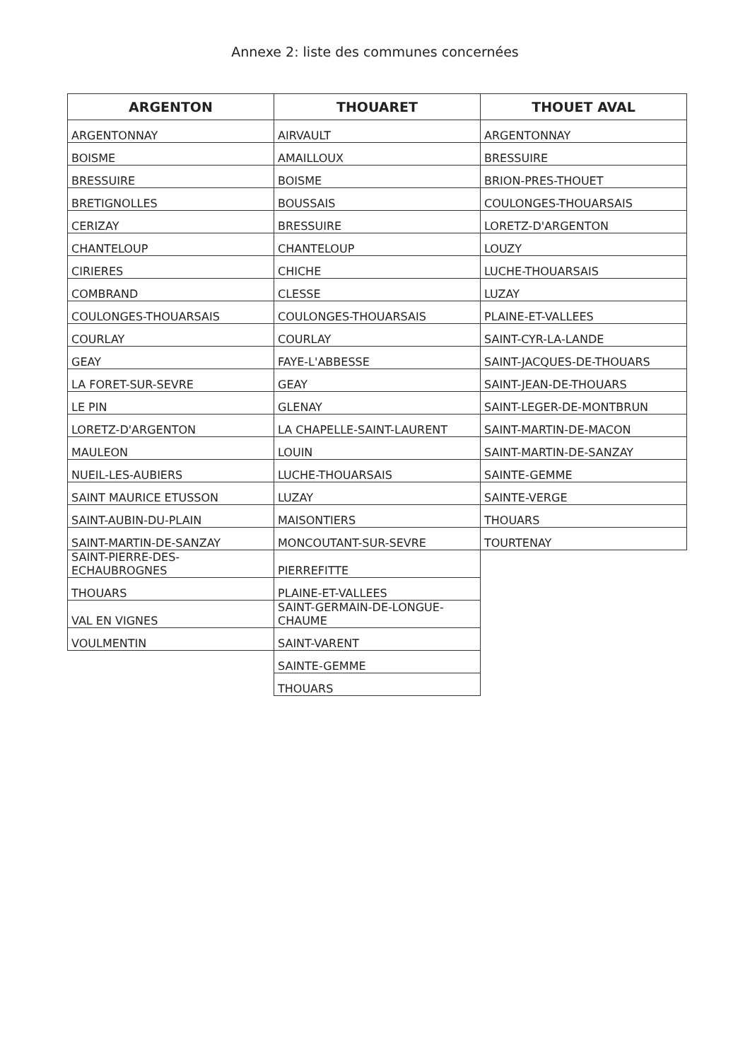Annexe 2: liste des communes concernées
| ARGENTON | THOUARET | THOUET AVAL |
| --- | --- | --- |
| ARGENTONNAY | AIRVAULT | ARGENTONNAY |
| BOISME | AMAILLOUX | BRESSUIRE |
| BRESSUIRE | BOISME | BRION-PRES-THOUET |
| BRETIGNOLLES | BOUSSAIS | COULONGES-THOUARSAIS |
| CERIZAY | BRESSUIRE | LORETZ-D'ARGENTON |
| CHANTELOUP | CHANTELOUP | LOUZY |
| CIRIERES | CHICHE | LUCHE-THOUARSAIS |
| COMBRAND | CLESSE | LUZAY |
| COULONGES-THOUARSAIS | COULONGES-THOUARSAIS | PLAINE-ET-VALLEES |
| COURLAY | COURLAY | SAINT-CYR-LA-LANDE |
| GEAY | FAYE-L'ABBESSE | SAINT-JACQUES-DE-THOUARS |
| LA FORET-SUR-SEVRE | GEAY | SAINT-JEAN-DE-THOUARS |
| LE PIN | GLENAY | SAINT-LEGER-DE-MONTBRUN |
| LORETZ-D'ARGENTON | LA CHAPELLE-SAINT-LAURENT | SAINT-MARTIN-DE-MACON |
| MAULEON | LOUIN | SAINT-MARTIN-DE-SANZAY |
| NUEIL-LES-AUBIERS | LUCHE-THOUARSAIS | SAINTE-GEMME |
| SAINT MAURICE ETUSSON | LUZAY | SAINTE-VERGE |
| SAINT-AUBIN-DU-PLAIN | MAISONTIERS | THOUARS |
| SAINT-MARTIN-DE-SANZAY | MONCOUTANT-SUR-SEVRE | TOURTENAY |
| SAINT-PIERRE-DES- ECHAUBROGNES | PIERREFITTE | |
| THOUARS | PLAINE-ET-VALLEES | |
| VAL EN VIGNES | SAINT-GERMAIN-DE-LONGUE- CHAUME | |
| VOULMENTIN | SAINT-VARENT | |
| | SAINTE-GEMME | |
| | THOUARS | |